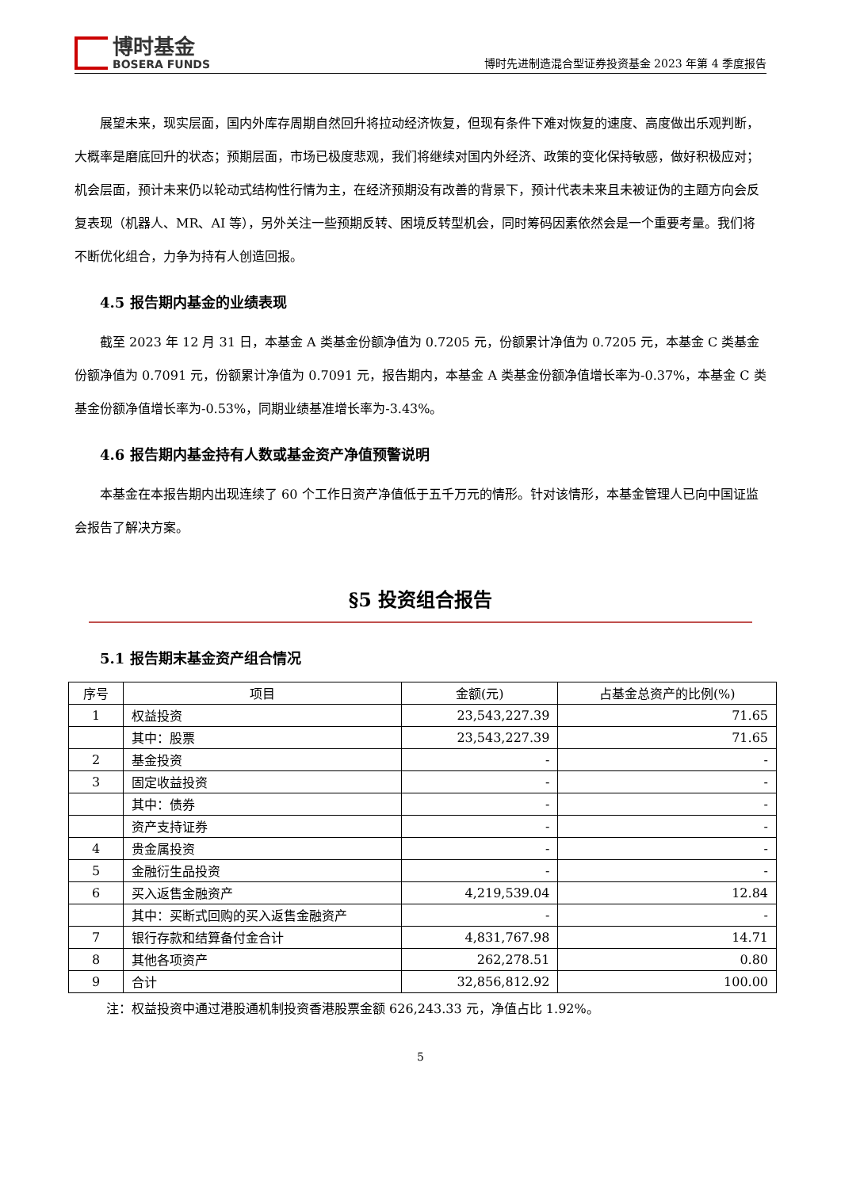博时基金
BOSERA FUNDS
博时先进制造混合型证券投资基金 2023 年第 4 季度报告
展望未来，现实层面，国内外库存周期自然回升将拉动经济恢复，但现有条件下难对恢复的速度、高度做出乐观判断，大概率是磨底回升的状态；预期层面，市场已极度悲观，我们将继续对国内外经济、政策的变化保持敏感，做好积极应对；机会层面，预计未来仍以轮动式结构性行情为主，在经济预期没有改善的背景下，预计代表未来且未被证伪的主题方向会反复表现（机器人、MR、AI 等），另外关注一些预期反转、困境反转型机会，同时筹码因素依然会是一个重要考量。我们将不断优化组合，力争为持有人创造回报。
4.5 报告期内基金的业绩表现
截至 2023 年 12 月 31 日，本基金 A 类基金份额净值为 0.7205 元，份额累计净值为 0.7205 元，本基金 C 类基金份额净值为 0.7091 元，份额累计净值为 0.7091 元，报告期内，本基金 A 类基金份额净值增长率为-0.37%，本基金 C 类基金份额净值增长率为-0.53%，同期业绩基准增长率为-3.43%。
4.6 报告期内基金持有人数或基金资产净值预警说明
本基金在本报告期内出现连续了 60 个工作日资产净值低于五千万元的情形。针对该情形，本基金管理人已向中国证监会报告了解决方案。
§5 投资组合报告
5.1 报告期末基金资产组合情况
| 序号 | 项目 | 金额(元) | 占基金总资产的比例(%) |
| --- | --- | --- | --- |
| 1 | 权益投资 | 23,543,227.39 | 71.65 |
| | 其中：股票 | 23,543,227.39 | 71.65 |
| 2 | 基金投资 | - | - |
| 3 | 固定收益投资 | - | - |
| | 其中：债券 | - | - |
| | 资产支持证券 | - | - |
| 4 | 贵金属投资 | - | - |
| 5 | 金融衍生品投资 | - | - |
| 6 | 买入返售金融资产 | 4,219,539.04 | 12.84 |
| | 其中：买断式回购的买入返售金融资产 | - | - |
| 7 | 银行存款和结算备付金合计 | 4,831,767.98 | 14.71 |
| 8 | 其他各项资产 | 262,278.51 | 0.80 |
| 9 | 合计 | 32,856,812.92 | 100.00 |
注：权益投资中通过港股通机制投资香港股票金额 626,243.33 元，净值占比 1.92%。
5